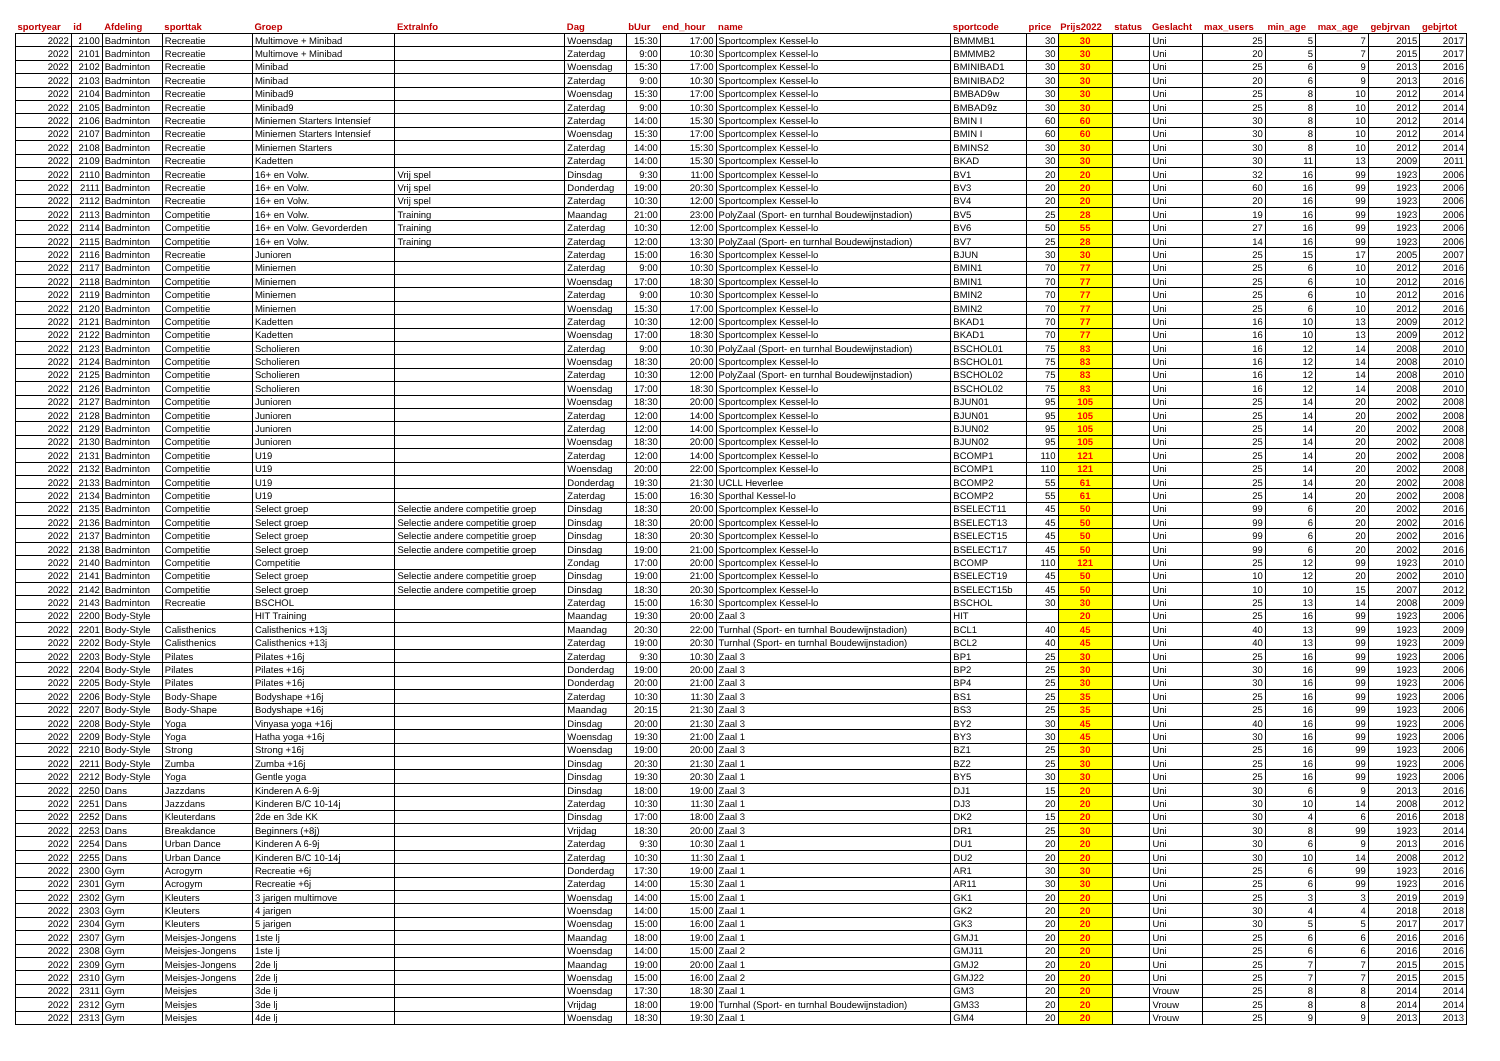| sportyear | id | Afdeling | sporttak | Groep | ExtraInfo | Dag | bUur | end_hour | name | sportcode | price | Prijs2022 | status | Geslacht | max_users | min_age | max_age | gebjrvan | gebjrtot |
| --- | --- | --- | --- | --- | --- | --- | --- | --- | --- | --- | --- | --- | --- | --- | --- | --- | --- | --- | --- |
| 2022 | 2100 | Badminton | Recreatie | Multimove + Minibad | | Woensdag | 15:30 | 17:00 | Sportcomplex Kessel-lo | BMMMB1 | 30 | 30 | | Uni | 25 | 5 | 7 | 2015 | 2017 |
| 2022 | 2101 | Badminton | Recreatie | Multimove + Minibad | | Zaterdag | 9:00 | 10:30 | Sportcomplex Kessel-lo | BMMMB2 | 30 | 30 | | Uni | 20 | 5 | 7 | 2015 | 2017 |
| 2022 | 2102 | Badminton | Recreatie | Minibad | | Woensdag | 15:30 | 17:00 | Sportcomplex Kessel-lo | BMINIBAD1 | 30 | 30 | | Uni | 25 | 6 | 9 | 2013 | 2016 |
| 2022 | 2103 | Badminton | Recreatie | Minibad | | Zaterdag | 9:00 | 10:30 | Sportcomplex Kessel-lo | BMINIBAD2 | 30 | 30 | | Uni | 20 | 6 | 9 | 2013 | 2016 |
| 2022 | 2104 | Badminton | Recreatie | Minibad9 | | Woensdag | 15:30 | 17:00 | Sportcomplex Kessel-lo | BMBAD9w | 30 | 30 | | Uni | 25 | 8 | 10 | 2012 | 2014 |
| 2022 | 2105 | Badminton | Recreatie | Minibad9 | | Zaterdag | 9:00 | 10:30 | Sportcomplex Kessel-lo | BMBAD9z | 30 | 30 | | Uni | 25 | 8 | 10 | 2012 | 2014 |
| 2022 | 2106 | Badminton | Recreatie | Miniemen Starters Intensief | | Zaterdag | 14:00 | 15:30 | Sportcomplex Kessel-lo | BMIN I | 60 | 60 | | Uni | 30 | 8 | 10 | 2012 | 2014 |
| 2022 | 2107 | Badminton | Recreatie | Miniemen Starters Intensief | | Woensdag | 15:30 | 17:00 | Sportcomplex Kessel-lo | BMIN I | 60 | 60 | | Uni | 30 | 8 | 10 | 2012 | 2014 |
| 2022 | 2108 | Badminton | Recreatie | Miniemen Starters | | Zaterdag | 14:00 | 15:30 | Sportcomplex Kessel-lo | BMINS2 | 30 | 30 | | Uni | 30 | 8 | 10 | 2012 | 2014 |
| 2022 | 2109 | Badminton | Recreatie | Kadetten | | Zaterdag | 14:00 | 15:30 | Sportcomplex Kessel-lo | BKAD | 30 | 30 | | Uni | 30 | 11 | 13 | 2009 | 2011 |
| 2022 | 2110 | Badminton | Recreatie | 16+ en Volw. | Vrij spel | Dinsdag | 9:30 | 11:00 | Sportcomplex Kessel-lo | BV1 | 20 | 20 | | Uni | 32 | 16 | 99 | 1923 | 2006 |
| 2022 | 2111 | Badminton | Recreatie | 16+ en Volw. | Vrij spel | Donderdag | 19:00 | 20:30 | Sportcomplex Kessel-lo | BV3 | 20 | 20 | | Uni | 60 | 16 | 99 | 1923 | 2006 |
| 2022 | 2112 | Badminton | Recreatie | 16+ en Volw. | Vrij spel | Zaterdag | 10:30 | 12:00 | Sportcomplex Kessel-lo | BV4 | 20 | 20 | | Uni | 20 | 16 | 99 | 1923 | 2006 |
| 2022 | 2113 | Badminton | Competitie | 16+ en Volw. | Training | Maandag | 21:00 | 23:00 | PolyZaal (Sport- en turnhal Boudewijnstadion) | BV5 | 25 | 28 | | Uni | 19 | 16 | 99 | 1923 | 2006 |
| 2022 | 2114 | Badminton | Competitie | 16+ en Volw. Gevorderden | Training | Zaterdag | 10:30 | 12:00 | Sportcomplex Kessel-lo | BV6 | 50 | 55 | | Uni | 27 | 16 | 99 | 1923 | 2006 |
| 2022 | 2115 | Badminton | Competitie | 16+ en Volw. | Training | Zaterdag | 12:00 | 13:30 | PolyZaal (Sport- en turnhal Boudewijnstadion) | BV7 | 25 | 28 | | Uni | 14 | 16 | 99 | 1923 | 2006 |
| 2022 | 2116 | Badminton | Recreatie | Junioren | | Zaterdag | 15:00 | 16:30 | Sportcomplex Kessel-lo | BJUN | 30 | 30 | | Uni | 25 | 15 | 17 | 2005 | 2007 |
| 2022 | 2117 | Badminton | Competitie | Miniemen | | Zaterdag | 9:00 | 10:30 | Sportcomplex Kessel-lo | BMIN1 | 70 | 77 | | Uni | 25 | 6 | 10 | 2012 | 2016 |
| 2022 | 2118 | Badminton | Competitie | Miniemen | | Woensdag | 17:00 | 18:30 | Sportcomplex Kessel-lo | BMIN1 | 70 | 77 | | Uni | 25 | 6 | 10 | 2012 | 2016 |
| 2022 | 2119 | Badminton | Competitie | Miniemen | | Zaterdag | 9:00 | 10:30 | Sportcomplex Kessel-lo | BMIN2 | 70 | 77 | | Uni | 25 | 6 | 10 | 2012 | 2016 |
| 2022 | 2120 | Badminton | Competitie | Miniemen | | Woensdag | 15:30 | 17:00 | Sportcomplex Kessel-lo | BMIN2 | 70 | 77 | | Uni | 25 | 6 | 10 | 2012 | 2016 |
| 2022 | 2121 | Badminton | Competitie | Kadetten | | Zaterdag | 10:30 | 12:00 | Sportcomplex Kessel-lo | BKAD1 | 70 | 77 | | Uni | 16 | 10 | 13 | 2009 | 2012 |
| 2022 | 2122 | Badminton | Competitie | Kadetten | | Woensdag | 17:00 | 18:30 | Sportcomplex Kessel-lo | BKAD1 | 70 | 77 | | Uni | 16 | 10 | 13 | 2009 | 2012 |
| 2022 | 2123 | Badminton | Competitie | Scholieren | | Zaterdag | 9:00 | 10:30 | PolyZaal (Sport- en turnhal Boudewijnstadion) | BSCHOL01 | 75 | 83 | | Uni | 16 | 12 | 14 | 2008 | 2010 |
| 2022 | 2124 | Badminton | Competitie | Scholieren | | Woensdag | 18:30 | 20:00 | Sportcomplex Kessel-lo | BSCHOL01 | 75 | 83 | | Uni | 16 | 12 | 14 | 2008 | 2010 |
| 2022 | 2125 | Badminton | Competitie | Scholieren | | Zaterdag | 10:30 | 12:00 | PolyZaal (Sport- en turnhal Boudewijnstadion) | BSCHOL02 | 75 | 83 | | Uni | 16 | 12 | 14 | 2008 | 2010 |
| 2022 | 2126 | Badminton | Competitie | Scholieren | | Woensdag | 17:00 | 18:30 | Sportcomplex Kessel-lo | BSCHOL02 | 75 | 83 | | Uni | 16 | 12 | 14 | 2008 | 2010 |
| 2022 | 2127 | Badminton | Competitie | Junioren | | Woensdag | 18:30 | 20:00 | Sportcomplex Kessel-lo | BJUN01 | 95 | 105 | | Uni | 25 | 14 | 20 | 2002 | 2008 |
| 2022 | 2128 | Badminton | Competitie | Junioren | | Zaterdag | 12:00 | 14:00 | Sportcomplex Kessel-lo | BJUN01 | 95 | 105 | | Uni | 25 | 14 | 20 | 2002 | 2008 |
| 2022 | 2129 | Badminton | Competitie | Junioren | | Zaterdag | 12:00 | 14:00 | Sportcomplex Kessel-lo | BJUN02 | 95 | 105 | | Uni | 25 | 14 | 20 | 2002 | 2008 |
| 2022 | 2130 | Badminton | Competitie | Junioren | | Woensdag | 18:30 | 20:00 | Sportcomplex Kessel-lo | BJUN02 | 95 | 105 | | Uni | 25 | 14 | 20 | 2002 | 2008 |
| 2022 | 2131 | Badminton | Competitie | U19 | | Zaterdag | 12:00 | 14:00 | Sportcomplex Kessel-lo | BCOMP1 | 110 | 121 | | Uni | 25 | 14 | 20 | 2002 | 2008 |
| 2022 | 2132 | Badminton | Competitie | U19 | | Woensdag | 20:00 | 22:00 | Sportcomplex Kessel-lo | BCOMP1 | 110 | 121 | | Uni | 25 | 14 | 20 | 2002 | 2008 |
| 2022 | 2133 | Badminton | Competitie | U19 | | Donderdag | 19:30 | 21:30 | UCLL Heverlee | BCOMP2 | 55 | 61 | | Uni | 25 | 14 | 20 | 2002 | 2008 |
| 2022 | 2134 | Badminton | Competitie | U19 | | Zaterdag | 15:00 | 16:30 | Sporthal Kessel-lo | BCOMP2 | 55 | 61 | | Uni | 25 | 14 | 20 | 2002 | 2008 |
| 2022 | 2135 | Badminton | Competitie | Select groep | Selectie andere competitie groep | Dinsdag | 18:30 | 20:00 | Sportcomplex Kessel-lo | BSELECT11 | 45 | 50 | | Uni | 99 | 6 | 20 | 2002 | 2016 |
| 2022 | 2136 | Badminton | Competitie | Select groep | Selectie andere competitie groep | Dinsdag | 18:30 | 20:00 | Sportcomplex Kessel-lo | BSELECT13 | 45 | 50 | | Uni | 99 | 6 | 20 | 2002 | 2016 |
| 2022 | 2137 | Badminton | Competitie | Select groep | Selectie andere competitie groep | Dinsdag | 18:30 | 20:30 | Sportcomplex Kessel-lo | BSELECT15 | 45 | 50 | | Uni | 99 | 6 | 20 | 2002 | 2016 |
| 2022 | 2138 | Badminton | Competitie | Select groep | Selectie andere competitie groep | Dinsdag | 19:00 | 21:00 | Sportcomplex Kessel-lo | BSELECT17 | 45 | 50 | | Uni | 99 | 6 | 20 | 2002 | 2016 |
| 2022 | 2140 | Badminton | Competitie | Competitie | | Zondag | 17:00 | 20:00 | Sportcomplex Kessel-lo | BCOMP | 110 | 121 | | Uni | 25 | 12 | 99 | 1923 | 2010 |
| 2022 | 2141 | Badminton | Competitie | Select groep | Selectie andere competitie groep | Dinsdag | 19:00 | 21:00 | Sportcomplex Kessel-lo | BSELECT19 | 45 | 50 | | Uni | 10 | 12 | 20 | 2002 | 2010 |
| 2022 | 2142 | Badminton | Competitie | Select groep | Selectie andere competitie groep | Dinsdag | 18:30 | 20:30 | Sportcomplex Kessel-lo | BSELECT15b | 45 | 50 | | Uni | 10 | 10 | 15 | 2007 | 2012 |
| 2022 | 2143 | Badminton | Recreatie | BSCHOL | | Zaterdag | 15:00 | 16:30 | Sportcomplex Kessel-lo | BSCHOL | 30 | 30 | | Uni | 25 | 13 | 14 | 2008 | 2009 |
| 2022 | 2200 | Body-Style | | HIT Training | | Maandag | 19:30 | 20:00 | Zaal 3 | HIT | | 20 | | Uni | 25 | 16 | 99 | 1923 | 2006 |
| 2022 | 2201 | Body-Style | Calisthenics | Calisthenics +13j | | Maandag | 20:30 | 22:00 | Turnhal (Sport- en turnhal Boudewijnstadion) | BCL1 | 40 | 45 | | Uni | 40 | 13 | 99 | 1923 | 2009 |
| 2022 | 2202 | Body-Style | Calisthenics | Calisthenics +13j | | Zaterdag | 19:00 | 20:30 | Turnhal (Sport- en turnhal Boudewijnstadion) | BCL2 | 40 | 45 | | Uni | 40 | 13 | 99 | 1923 | 2009 |
| 2022 | 2203 | Body-Style | Pilates | Pilates +16j | | Zaterdag | 9:30 | 10:30 | Zaal 3 | BP1 | 25 | 30 | | Uni | 25 | 16 | 99 | 1923 | 2006 |
| 2022 | 2204 | Body-Style | Pilates | Pilates +16j | | Donderdag | 19:00 | 20:00 | Zaal 3 | BP2 | 25 | 30 | | Uni | 30 | 16 | 99 | 1923 | 2006 |
| 2022 | 2205 | Body-Style | Pilates | Pilates +16j | | Donderdag | 20:00 | 21:00 | Zaal 3 | BP4 | 25 | 30 | | Uni | 30 | 16 | 99 | 1923 | 2006 |
| 2022 | 2206 | Body-Style | Body-Shape | Bodyshape +16j | | Zaterdag | 10:30 | 11:30 | Zaal 3 | BS1 | 25 | 35 | | Uni | 25 | 16 | 99 | 1923 | 2006 |
| 2022 | 2207 | Body-Style | Body-Shape | Bodyshape +16j | | Maandag | 20:15 | 21:30 | Zaal 3 | BS3 | 25 | 35 | | Uni | 25 | 16 | 99 | 1923 | 2006 |
| 2022 | 2208 | Body-Style | Yoga | Vinyasa yoga +16j | | Dinsdag | 20:00 | 21:30 | Zaal 3 | BY2 | 30 | 45 | | Uni | 40 | 16 | 99 | 1923 | 2006 |
| 2022 | 2209 | Body-Style | Yoga | Hatha yoga +16j | | Woensdag | 19:30 | 21:00 | Zaal 1 | BY3 | 30 | 45 | | Uni | 30 | 16 | 99 | 1923 | 2006 |
| 2022 | 2210 | Body-Style | Strong | Strong +16j | | Woensdag | 19:00 | 20:00 | Zaal 3 | BZ1 | 25 | 30 | | Uni | 25 | 16 | 99 | 1923 | 2006 |
| 2022 | 2211 | Body-Style | Zumba | Zumba +16j | | Dinsdag | 20:30 | 21:30 | Zaal 1 | BZ2 | 25 | 30 | | Uni | 25 | 16 | 99 | 1923 | 2006 |
| 2022 | 2212 | Body-Style | Yoga | Gentle yoga | | Dinsdag | 19:30 | 20:30 | Zaal 1 | BY5 | 30 | 30 | | Uni | 25 | 16 | 99 | 1923 | 2006 |
| 2022 | 2250 | Dans | Jazzdans | Kinderen A 6-9j | | Dinsdag | 18:00 | 19:00 | Zaal 3 | DJ1 | 15 | 20 | | Uni | 30 | 6 | 9 | 2013 | 2016 |
| 2022 | 2251 | Dans | Jazzdans | Kinderen B/C 10-14j | | Zaterdag | 10:30 | 11:30 | Zaal 1 | DJ3 | 20 | 20 | | Uni | 30 | 10 | 14 | 2008 | 2012 |
| 2022 | 2252 | Dans | Kleuterdans | 2de en 3de KK | | Dinsdag | 17:00 | 18:00 | Zaal 3 | DK2 | 15 | 20 | | Uni | 30 | 4 | 6 | 2016 | 2018 |
| 2022 | 2253 | Dans | Breakdance | Beginners (+8j) | | Vrijdag | 18:30 | 20:00 | Zaal 3 | DR1 | 25 | 30 | | Uni | 30 | 8 | 99 | 1923 | 2014 |
| 2022 | 2254 | Dans | Urban Dance | Kinderen A 6-9j | | Zaterdag | 9:30 | 10:30 | Zaal 1 | DU1 | 20 | 20 | | Uni | 30 | 6 | 9 | 2013 | 2016 |
| 2022 | 2255 | Dans | Urban Dance | Kinderen B/C 10-14j | | Zaterdag | 10:30 | 11:30 | Zaal 1 | DU2 | 20 | 20 | | Uni | 30 | 10 | 14 | 2008 | 2012 |
| 2022 | 2300 | Gym | Acrogym | Recreatie +6j | | Donderdag | 17:30 | 19:00 | Zaal 1 | AR1 | 30 | 30 | | Uni | 25 | 6 | 99 | 1923 | 2016 |
| 2022 | 2301 | Gym | Acrogym | Recreatie +6j | | Zaterdag | 14:00 | 15:30 | Zaal 1 | AR11 | 30 | 30 | | Uni | 25 | 6 | 99 | 1923 | 2016 |
| 2022 | 2302 | Gym | Kleuters | 3 jarigen multimove | | Woensdag | 14:00 | 15:00 | Zaal 1 | GK1 | 20 | 20 | | Uni | 25 | 3 | 3 | 2019 | 2019 |
| 2022 | 2303 | Gym | Kleuters | 4 jarigen | | Woensdag | 14:00 | 15:00 | Zaal 1 | GK2 | 20 | 20 | | Uni | 30 | 4 | 4 | 2018 | 2018 |
| 2022 | 2304 | Gym | Kleuters | 5 jarigen | | Woensdag | 15:00 | 16:00 | Zaal 1 | GK3 | 20 | 20 | | Uni | 30 | 5 | 5 | 2017 | 2017 |
| 2022 | 2307 | Gym | Meisjes-Jongens | 1ste lj | | Maandag | 18:00 | 19:00 | Zaal 1 | GMJ1 | 20 | 20 | | Uni | 25 | 6 | 6 | 2016 | 2016 |
| 2022 | 2308 | Gym | Meisjes-Jongens | 1ste lj | | Woensdag | 14:00 | 15:00 | Zaal 2 | GMJ11 | 20 | 20 | | Uni | 25 | 6 | 6 | 2016 | 2016 |
| 2022 | 2309 | Gym | Meisjes-Jongens | 2de lj | | Maandag | 19:00 | 20:00 | Zaal 1 | GMJ2 | 20 | 20 | | Uni | 25 | 7 | 7 | 2015 | 2015 |
| 2022 | 2310 | Gym | Meisjes-Jongens | 2de lj | | Woensdag | 15:00 | 16:00 | Zaal 2 | GMJ22 | 20 | 20 | | Uni | 25 | 7 | 7 | 2015 | 2015 |
| 2022 | 2311 | Gym | Meisjes | 3de lj | | Woensdag | 17:30 | 18:30 | Zaal 1 | GM3 | 20 | 20 | | Vrouw | 25 | 8 | 8 | 2014 | 2014 |
| 2022 | 2312 | Gym | Meisjes | 3de lj | | Vrijdag | 18:00 | 19:00 | Turnhal (Sport- en turnhal Boudewijnstadion) | GM33 | 20 | 20 | | Vrouw | 25 | 8 | 8 | 2014 | 2014 |
| 2022 | 2313 | Gym | Meisjes | 4de lj | | Woensdag | 18:30 | 19:30 | Zaal 1 | GM4 | 20 | 20 | | Vrouw | 25 | 9 | 9 | 2013 | 2013 |